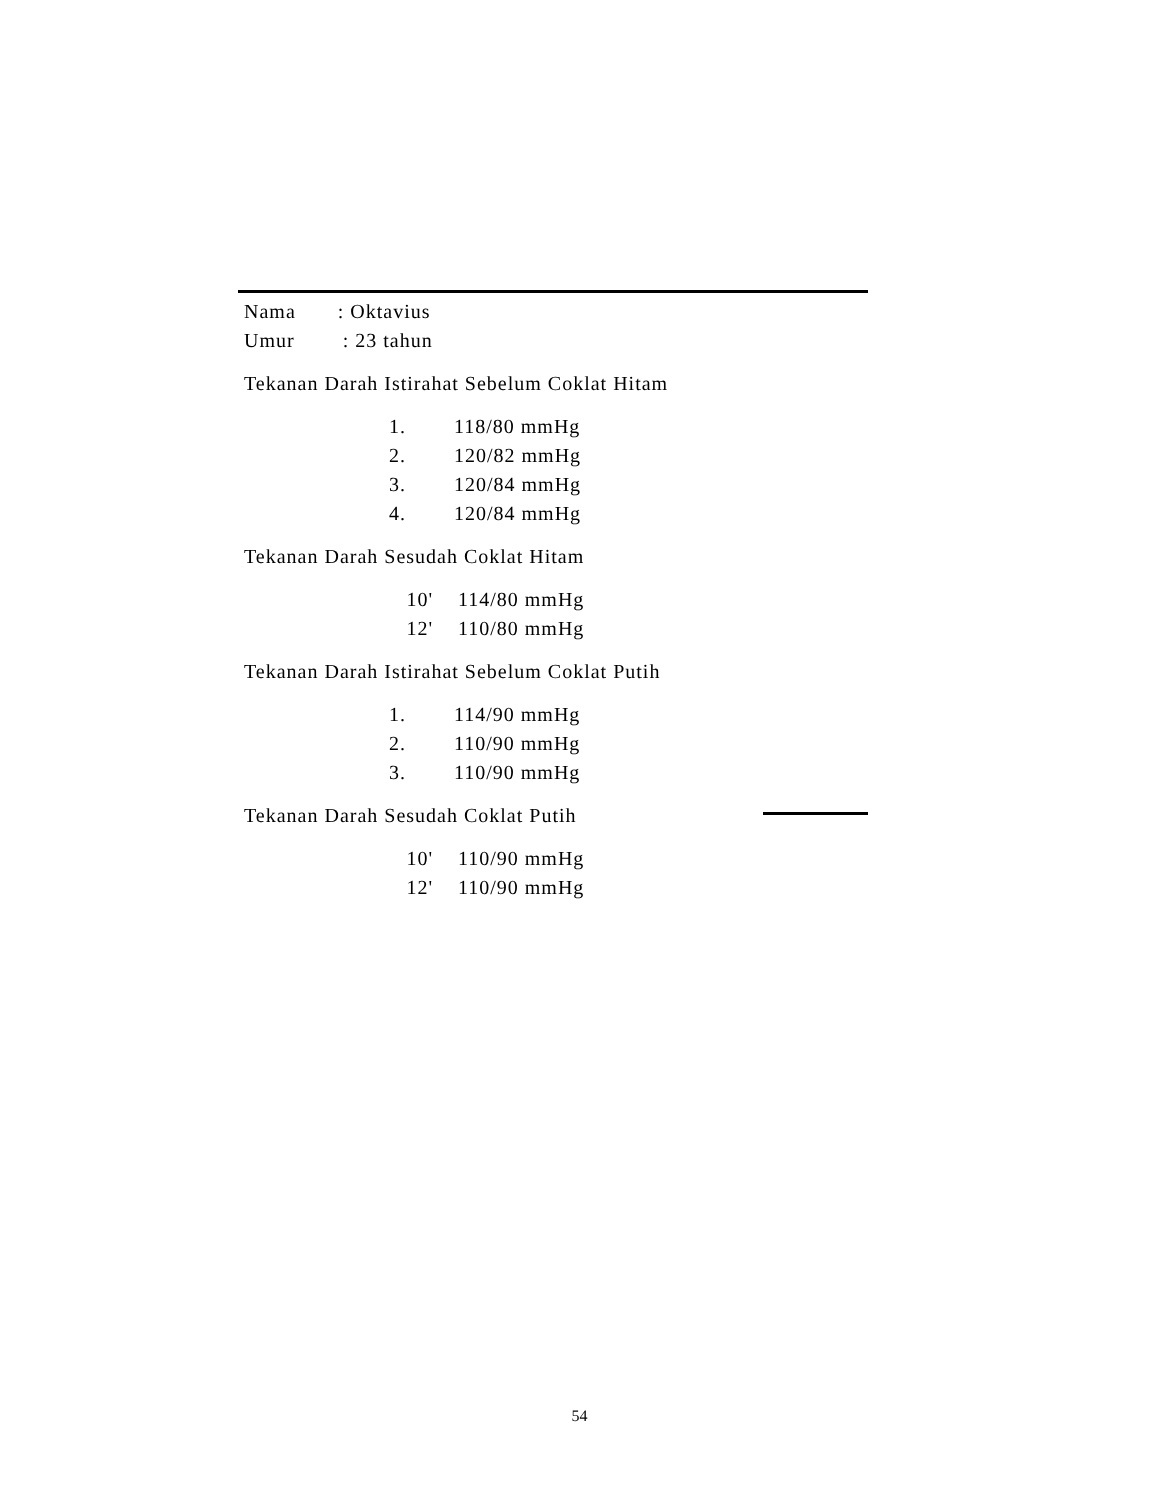Nama : Oktavius
Umur : 23 tahun
Tekanan Darah Istirahat Sebelum Coklat Hitam
1. 118/80 mmHg
2. 120/82 mmHg
3. 120/84 mmHg
4. 120/84 mmHg
Tekanan Darah Sesudah Coklat Hitam
10' 114/80 mmHg
12' 110/80 mmHg
Tekanan Darah Istirahat Sebelum Coklat Putih
1. 114/90 mmHg
2. 110/90 mmHg
3. 110/90 mmHg
Tekanan Darah Sesudah Coklat Putih
10' 110/90 mmHg
12' 110/90 mmHg
54